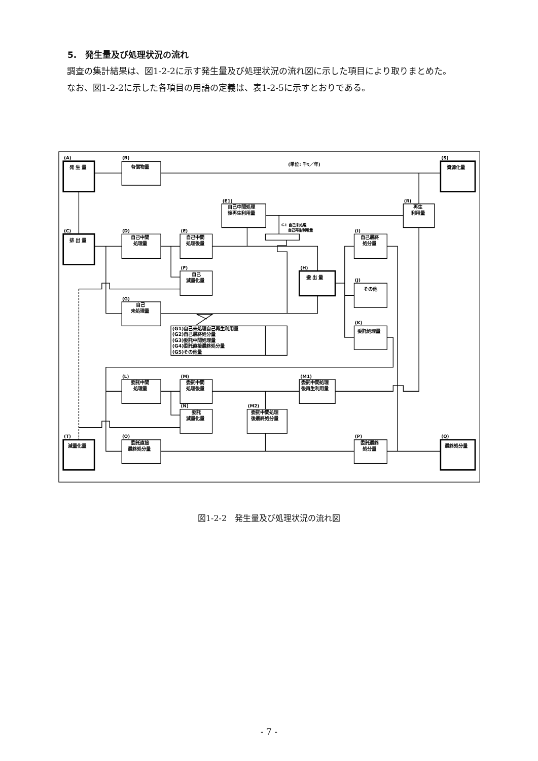5.　発生量及び処理状況の流れ
調査の集計結果は、図1-2-2に示す発生量及び処理状況の流れ図に示した項目により取りまとめた。
なお、図1-2-2に示した各項目の用語の定義は、表1-2-5に示すとおりである。
(A)
(B)
(S)
(単位: 千t／年)
(E1)
(R)
(C)
(D)
(E)
(I)
(F)
(H)
(J)
(G)
(K)
(L)
(M)
(M1)
(N)
(M2)
(T)
(O)
(P)
(Q)
G1 自己未処理
自己再生利用量
発 生 量
有償物量
資源化量
自己中間処理
後再生利用量
再生
利用量
排 出 量
自己中間
処理量
自己中間
処理後量
自己最終
処分量
自己
減量化量
搬 出 量
その他
自己
未処理量
委託処理量
(G1)自己未処理自己再生利用量
(G2)自己最終処分量
(G3)委託中間処理量
(G4)委託直接最終処分量
(G5)その他量
委託中間
処理量
委託中間
処理後量
委託中間処理
後再生利用量
委託
減量化量
委託中間処理
後最終処分量
減量化量
委託直接
最終処分量
委託最終
処分量
最終処分量
図1-2-2　発生量及び処理状況の流れ図
- 7 -